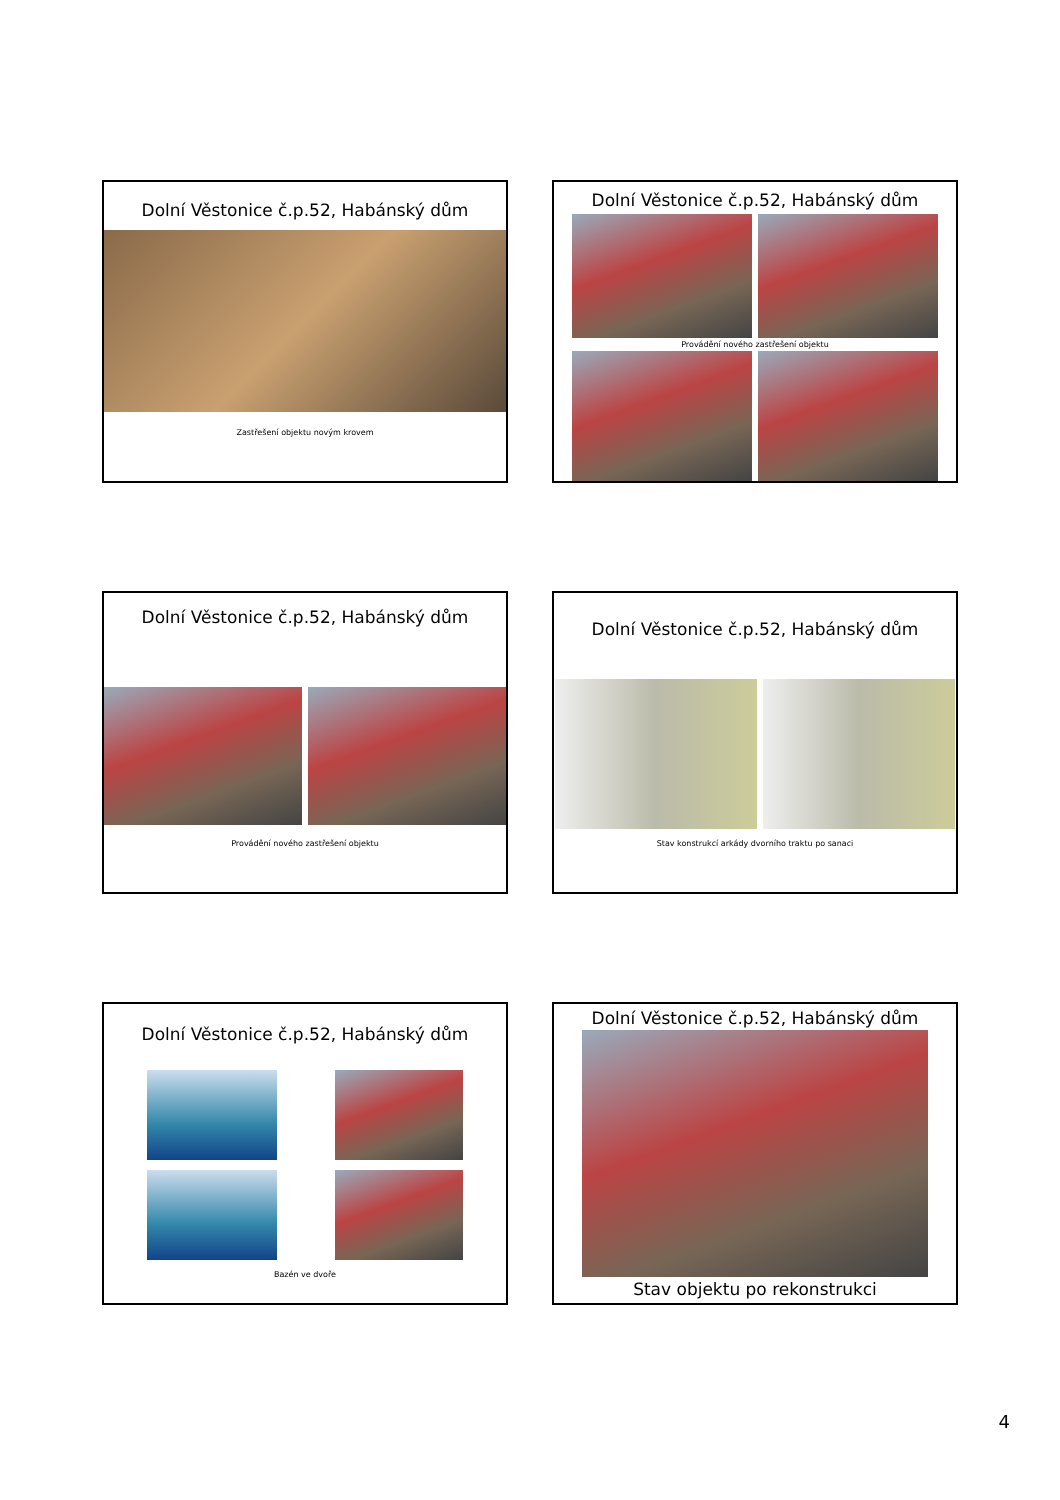Dolní Věstonice č.p.52, Habánský dům
Zastřešení objektu novým krovem
Dolní Věstonice č.p.52, Habánský dům
Provádění nového zastřešení objektu
Dolní Věstonice č.p.52, Habánský dům
Provádění nového zastřešení objektu
Dolní Věstonice č.p.52, Habánský dům
Stav konstrukcí arkády dvorního traktu po sanaci
Dolní Věstonice č.p.52, Habánský dům
Bazén ve dvoře
Dolní Věstonice č.p.52, Habánský dům
Stav objektu po rekonstrukci
4